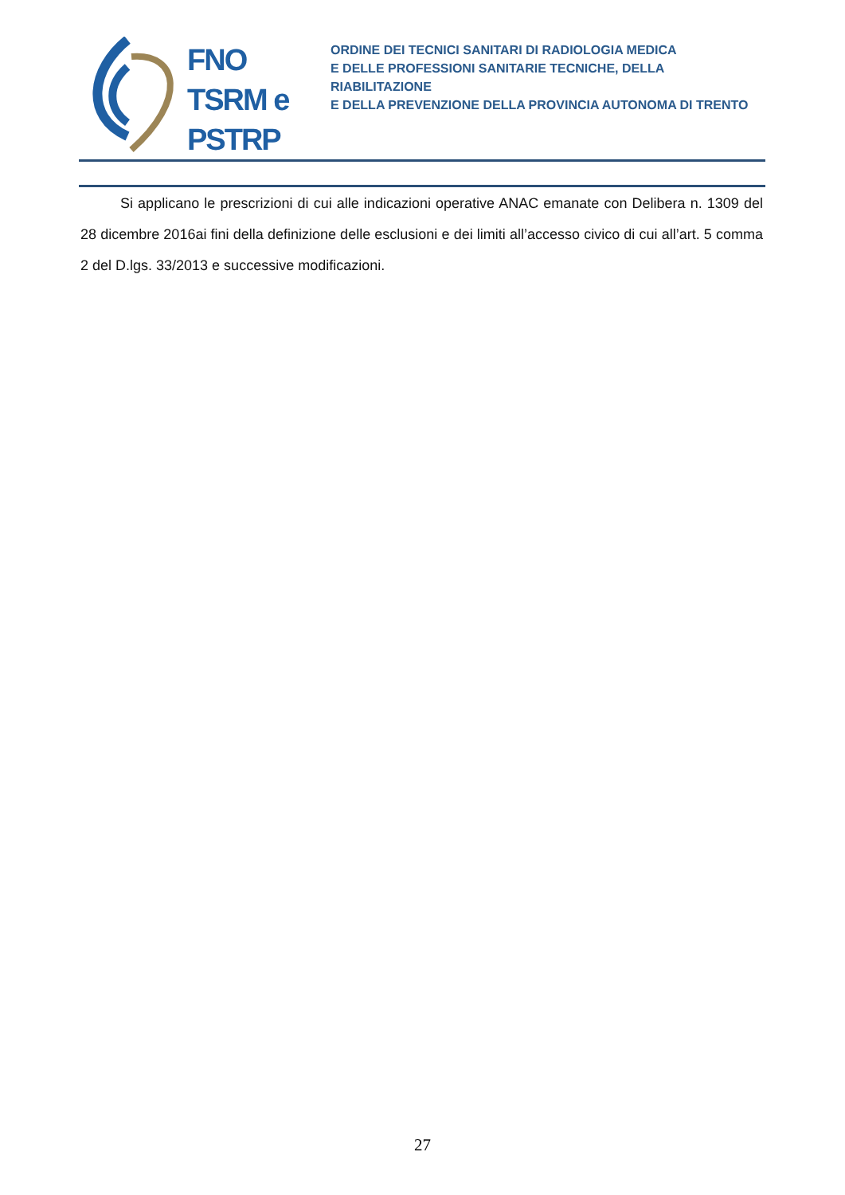FNO
TSRM e
PSTRP
ORDINE DEI TECNICI SANITARI DI RADIOLOGIA MEDICA
E DELLE PROFESSIONI SANITARIE TECNICHE, DELLA RIABILITAZIONE
E DELLA PREVENZIONE DELLA PROVINCIA AUTONOMA DI TRENTO
Si applicano le prescrizioni di cui alle indicazioni operative ANAC emanate con Delibera n. 1309 del 28 dicembre 2016ai fini della definizione delle esclusioni e dei limiti all’accesso civico di cui all’art. 5 comma 2 del D.lgs. 33/2013 e successive modificazioni.
27